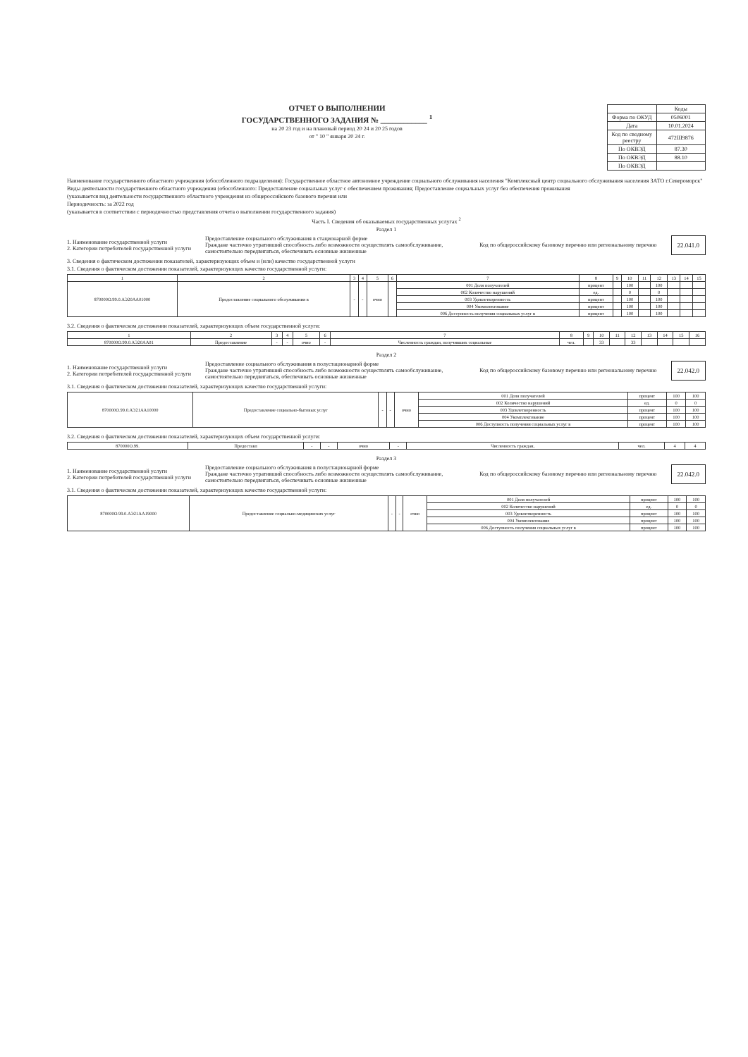ОТЧЕТ О ВЫПОЛНЕНИИ
ГОСУДАРСТВЕННОГО ЗАДАНИЯ № ____________ <sup>1</sup>
на 20 23 год и на плановый период 20 24 и 20 25 годов
от " 10 " января 20 24 г.
| | Коды |
| Форма по ОКУД | 0506001 |
| Дата | 10.01.2024 |
| Код по сводному реестру | 472Ш9876 |
| По ОКВЭД | 87.30 |
| По ОКВЭД | 88.10 |
| По ОКВЭД | |
Наименование государственного областного учреждения (обособленного подразделения): Государственное областное автономное учреждение социального обслуживания населения "Комплексный центр социального обслуживания населения ЗАТО г.Североморск"
Виды деятельности государственного областного учреждения (обособленного: Предоставление социальных услуг с обеспечением проживания; Предоставление социальных услуг без обеспечения проживания
(указывается вид деятельности государственного областного учреждения из общероссийского базового перечня или
Периодичность: за 2022 год
(указывается в соответствии с периодичностью представления отчета о выполнении государственного задания)
Часть I. Сведения об оказываемых государственных услугах <sup>2</sup>
Раздел 1
1. Наименование государственной услуги
2. Категории потребителей государственной услуги
Предоставление социального обслуживания в стационарной форме
Граждане частично утративший способность либо возможности осуществлять самообслуживание, самостоятельно передвигаться, обеспечивать основные жизненные
Код по общероссийскому базовому перечню или региональному перечню
22.041.0
3. Сведения о фактическом достижении показателей, характеризующих объем и (или) качество государственной услуги
3.1. Сведения о фактическом достижении показателей, характеризующих качество государственной услуги:
| 1 | 2 | 3 | 4 | 5 | 6 | 7 | 8 | 9 | 10 | 11 | 12 | 13 | 14 | 15 |
| --- | --- | --- | --- | --- | --- | --- | --- | --- | --- | --- | --- | --- | --- | --- |
| 870000О.99.0.АЭ20АА01000 | Предоставление социального обслуживания в | - | - | очно | | 001 Доля получателей | процент | | 100 | | 100 | | | |
| | | | | | | 002 Количество нарушений | ед. | | 0 | | 0 | | | |
| | | | | | | 003 Удовлетворенность | процент | | 100 | | 100 | | | |
| | | | | | | 004 Укомплектование | процент | | 100 | | 100 | | | |
| | | | | | | 006 Доступность получения социальных услуг в | процент | | 100 | | 100 | | | |
3.2. Сведения о фактическом достижении показателей, характеризующих объем государственной услуги:
| 1 | 2 | 3 | 4 | 5 | 6 | 7 | 8 | 9 | 10 | 11 | 12 | 13 | 14 | 15 | 16 |
| --- | --- | --- | --- | --- | --- | --- | --- | --- | --- | --- | --- | --- | --- | --- | --- |
| 870000О.99.0.АЭ20АА01 | Предоставление | - | - | очно | - | Численность граждан, получивших социальные | чел. | | 33 | | 33 | | | | |
Раздел 2
1. Наименование государственной услуги
2. Категории потребителей государственной услуги
Предоставление социального обслуживания в полустационарной форме
Граждане частично утративший способность либо возможности осуществлять самообслуживание, самостоятельно передвигаться, обеспечивать основные жизненные
Код по общероссийскому базовому перечню или региональному перечню
22.042.0
3.1. Сведения о фактическом достижении показателей, характеризующих качество государственной услуги:
| 870000О.99.0.АЭ21АА10000 | Предоставление социально-бытовых услуг | - | - | очно | 001 Доля получателей | процент | 100 | 100 |
| | | | | | 002 Количество нарушений | ед. | 0 | 0 |
| | | | | | 003 Удовлетворенность | процент | 100 | 100 |
| | | | | | 004 Укомплектование | процент | 100 | 100 |
| | | | | | 006 Доступность получения социальных услуг в | процент | 100 | 100 |
3.2. Сведения о фактическом достижении показателей, характеризующих объем государственной услуги:
| 870000О.99. | Предоставл | - | - | очно | - | Численность граждан, | чел. | 4 | 4 |
Раздел 3
1. Наименование государственной услуги
2. Категории потребителей государственной услуги
Предоставление социального обслуживания в полустационарной форме
Граждане частично утративший способность либо возможности осуществлять самообслуживание, самостоятельно передвигаться, обеспечивать основные жизненные
Код по общероссийскому базовому перечню или региональному перечню
22.042.0
3.1. Сведения о фактическом достижении показателей, характеризующих качество государственной услуги:
| 870000О.99.0.АЭ21АА19000 | Предоставление социально-медицинских услуг | - | - | очно | 001 Доля получателей | процент | 100 | 100 |
| | | | | | 002 Количество нарушений | ед. | 0 | 0 |
| | | | | | 003 Удовлетворенность | процент | 100 | 100 |
| | | | | | 004 Укомплектование | процент | 100 | 100 |
| | | | | | 006 Доступность получения социальных услуг в | процент | 100 | 100 |